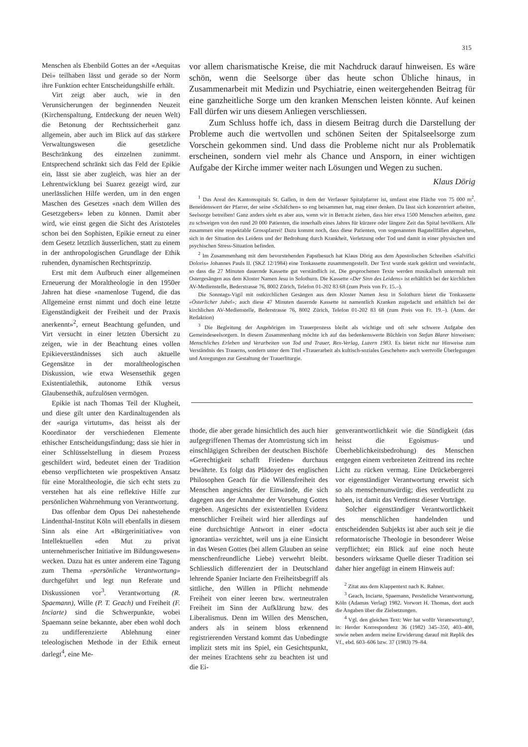315
Menschen als Ebenbild Gottes an der «Aequitas Dei» teilhaben lässt und gerade so der Norm ihre Funktion echter Entscheidungshilfe erhält.
Virt zeigt aber auch, wie in den Verunsicherungen der beginnenden Neuzeit (Kirchenspaltung, Entdeckung der neuen Welt) die Betonung der Rechtssicherheit ganz allgemein, aber auch im Blick auf das stärkere Verwaltungswesen die gesetzliche Beschränkung des einzelnen zunimmt. Entsprechend schränkt sich das Feld der Epikie ein, lässt sie aber zugleich, was hier an der Lehrentwicklung bei Suarez gezeigt wird, zur unerlässlichen Hilfe werden, um in den engen Maschen des Gesetzes «nach dem Willen des Gesetzgebers» leben zu können. Damit aber wird, wie einst gegen die Sicht des Aristoteles schon bei den Sophisten, Epikie erneut zu einer dem Gesetz letztlich äusserlichen, statt zu einem in der anthropologischen Grundlage der Ethik ruhenden, dynamischen Rechtsprinzip.
Erst mit dem Aufbruch einer allgemeinen Erneuerung der Moraltheologie in den 1950er Jahren hat diese «namenlose Tugend, die das Allgemeine ernst nimmt und doch eine letzte Eigenständigkeit der Freiheit und der Praxis anerkennt»<sup>2</sup>, erneut Beachtung gefunden, und Virt versucht in einer letzten Übersicht zu zeigen, wie in der Beachtung eines vollen Epikieverständnisses sich auch aktuelle Gegensätze in der moraltheologischen Diskussion, wie etwa Wesensethik gegen Existentialethik, autonome Ethik versus Glaubensethik, aufzulösen vermögen.
Epikie ist nach Thomas Teil der Klugheit, und diese gilt unter den Kardinaltugenden als der «auriga virtutum», das heisst als der Koordinator der verschiedenen Elemente ethischer Entscheidungsfindung; dass sie hier in einer Schlüsselstellung in diesem Prozess geschildert wird, bedeutet einen der Tradition ebenso verpflichteten wie prospektiven Ansatz für eine Moraltheologie, die sich echt stets zu verstehen hat als eine reflektive Hilfe zur persönlichen Wahrnehmung von Verantwortung.
Das offenbar dem Opus Dei nahestehende Lindenthal-Institut Köln will ebenfalls in diesem Sinn als eine Art «Bürgerinitiative» von Intellektuellen «den Mut zu privat unternehmerischer Initiative im Bildungswesen» wecken. Dazu hat es unter anderem eine Tagung zum Thema «persönliche Verantwortung» durchgeführt und legt nun Referate und Diskussionen vor<sup>3</sup>. Verantwortung (R. Spaemann), Wille (P. T. Geach) und Freiheit (F. Inciarte) sind die Schwerpunkte, wobei Spaemann seine bekannte, aber eben wohl doch zu undifferenzierte Ablehnung einer teleologischen Methode in der Ethik erneut darlegt<sup>4</sup>, eine Me-
vor allem charismatische Kreise, die mit Nachdruck darauf hinweisen. Es wäre schön, wenn die Seelsorge über das heute schon Übliche hinaus, in Zusammenarbeit mit Medizin und Psychiatrie, einen weitergehenden Beitrag für eine ganzheitliche Sorge um den kranken Menschen leisten könnte. Auf keinen Fall dürfen wir uns diesem Anliegen verschliessen.
Zum Schluss hoffe ich, dass in diesem Beitrag durch die Darstellung der Probleme auch die wertvollen und schönen Seiten der Spitalseelsorge zum Vorschein gekommen sind. Und dass die Probleme nicht nur als Problematik erscheinen, sondern viel mehr als Chance und Ansporn, in einer wichtigen Aufgabe der Kirche immer weiter nach Lösungen und Wegen zu suchen.
Klaus Dörig
<sup>1</sup> Das Areal des Kantonsspitals St. Gallen, in dem der Verfasser Spitalpfarrer ist, umfasst eine Fläche von 75 000 m<sup>2</sup>. Beneidenswert der Pfarrer, der seine «Schäfchen» so eng beisammen hat, mag einer denken. Da lässt sich konzentriert arbeiten, Seelsorge betreiben! Ganz anders sieht es aber aus, wenn wir in Betracht ziehen, dass hier etwa 1500 Menschen arbeiten, ganz zu schweigen von den rund 20 000 Patienten, die innerhalb eines Jahres für kürzere oder längere Zeit das Spital bevölkern. Alle zusammen eine respektable Grosspfarrei! Dazu kommt noch, dass diese Patienten, von sogenannten Bagatellfällen abgesehen, sich in der Situation des Leidens und der Bedrohung durch Krankheit, Verletzung oder Tod und damit in einer physischen und psychischen Stress-Situation befinden.
<sup>2</sup> Im Zusammenhang mit dem bevorstehenden Papstbesuch hat Klaus Dörig aus dem Apostolischen Schreiben «Salvifici Doloris» Johannes Pauls II. (SKZ 12/1984) eine Tonkassette zusammengestellt. Der Text wurde stark gekürzt und vereinfacht, so dass die 27 Minuten dauernde Kassette gut verständlich ist. Die gesprochenen Texte werden musikalisch untermalt mit Ostergesängen aus dem Kloster Namen Jesu in Solothurn. Die Kassette «Der Sinn des Leidens» ist erhältlich bei der kirchlichen AV-Medienstelle, Bederstrasse 76, 8002 Zürich, Telefon 01-202 83 68 (zum Preis von Fr. 15.–).
Die Sonntags-Vigil mit ostkirchlichen Gesängen aus dem Kloster Namen Jesu in Solothurn bietet die Tonkassette «Österlicher Jubel»; auch diese 47 Minuten dauernde Kassette ist namentlich Kranken zugedacht und erhältlich bei der kirchlichen AV-Medienstelle, Bederstrasse 76, 8002 Zürich, Telefon 01-202 83 68 (zum Preis von Fr. 19.–). (Anm. der Redaktion)
<sup>3</sup> Die Begleitung der Angehörigen im Trauerprozess bleibt als wichtige und oft sehr schwere Aufgabe den Gemeindeseelsorgern. In diesem Zusammenhang möchte ich auf das bedenkenswerte Büchlein von Stefan Blarer hinweisen: Menschliches Erleben und Verarbeiten von Tod und Trauer, Rex-Verlag, Luzern 1983. Es bietet nicht nur Hinweise zum Verständnis des Trauerns, sondern unter dem Titel «Trauerarbeit als kultisch-soziales Geschehen» auch wertvolle Überlegungen und Anregungen zur Gestaltung der Trauerliturgie.
thode, die aber gerade hinsichtlich des auch hier aufgegriffenen Themas der Atomrüstung sich im einschlägigen Schreiben der deutschen Bischöfe «Gerechtigkeit schafft Frieden» durchaus bewährte. Es folgt das Plädoyer des englischen Philosophen Geach für die Willensfreiheit des Menschen angesichts der Einwände, die sich dagegen aus der Annahme der Vorsehung Gottes ergeben. Angesichts der existentiellen Evidenz menschlicher Freiheit wird hier allerdings auf eine durchsichtige Antwort in einer «docta ignorantia» verzichtet, weil uns ja eine Einsicht in das Wesen Gottes (bei allem Glauben an seine menschenfreundliche Liebe) verwehrt bleibt. Schliesslich differenziert der in Deutschland lehrende Spanier Inciarte den Freiheitsbegriff als sittliche, den Willen in Pflicht nehmende Freiheit von einer leeren bzw. wertneutralen Freiheit im Sinn der Aufklärung bzw. des Liberalismus. Denn im Willen des Menschen, anders als in seinem bloss erkennend registrierenden Verstand kommt das Unbedingte implizit stets mit ins Spiel, ein Gesichtspunkt, der meines Erachtens sehr zu beachten ist und die Ei-
genverantwortlichkeit wie die Sündigkeit (das heisst die Egoismus- und Überheblichkeitsbedrohung) des Menschen entgegen einem verbreiteten Zeittrend ins rechte Licht zu rücken vermag. Eine Drückebergerei vor eigenständiger Verantwortung erweist sich so als menschenunwürdig; dies verdeutlicht zu haben, ist damit das Verdienst dieser Vorträge.
Solcher eigenständiger Verantwortlichkeit des menschlichen handelnden und entscheidenden Subjekts ist aber auch seit je die reformatorische Theologie in besonderer Weise verpflichtet; ein Blick auf eine noch heute besonders wirksame Quelle dieser Tradition sei daher hier angefügt in einem Hinweis auf:
<sup>2</sup> Zitat aus dem Klappentext nach K. Rahner.
<sup>3</sup> Geach, Inciarte, Spaemann, Persönliche Verantwortung, Köln (Adamas Verlag) 1982. Vorwort H. Thomas, dort auch die Angaben über die Zielsetzungen.
<sup>4</sup> Vgl. den gleichen Text: Wer hat wofür Verantwortung?, in: Herder Korrespondenz 36 (1982) 345–350, 403–408, sowie neben andern meine Erwiderung darauf mit Replik des Vf., ebd. 603–606 bzw. 37 (1983) 79–84.